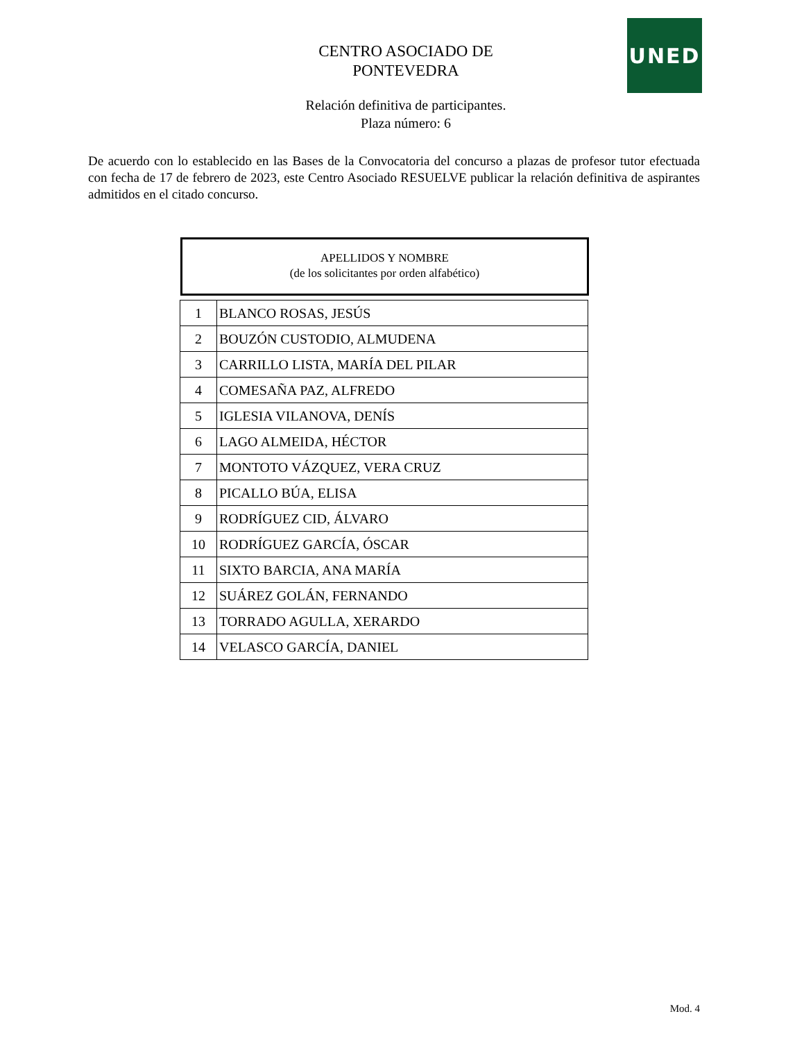UNED
CENTRO ASOCIADO DE
PONTEVEDRA
Relación definitiva de participantes.
Plaza número: 6
De acuerdo con lo establecido en las Bases de la Convocatoria del concurso a plazas de profesor tutor efectuada con fecha de 17 de febrero de 2023, este Centro Asociado RESUELVE publicar la relación definitiva de aspirantes admitidos en el citado concurso.
APELLIDOS Y NOMBRE
(de los solicitantes por orden alfabético)
| 1 | BLANCO ROSAS, JESÚS |
| 2 | BOUZÓN CUSTODIO, ALMUDENA |
| 3 | CARRILLO LISTA, MARÍA DEL PILAR |
| 4 | COMESAÑA PAZ, ALFREDO |
| 5 | IGLESIA VILANOVA, DENÍS |
| 6 | LAGO ALMEIDA, HÉCTOR |
| 7 | MONTOTO VÁZQUEZ, VERA CRUZ |
| 8 | PICALLO BÚA, ELISA |
| 9 | RODRÍGUEZ CID, ÁLVARO |
| 10 | RODRÍGUEZ GARCÍA, ÓSCAR |
| 11 | SIXTO BARCIA, ANA MARÍA |
| 12 | SUÁREZ GOLÁN, FERNANDO |
| 13 | TORRADO AGULLA, XERARDO |
| 14 | VELASCO GARCÍA, DANIEL |
Mod. 4